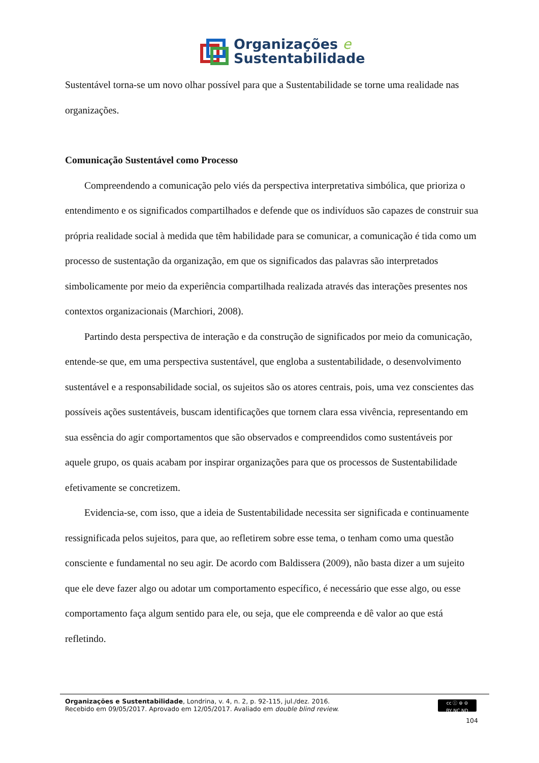Organizações e
Sustentabilidade
Sustentável torna-se um novo olhar possível para que a Sustentabilidade se torne uma realidade nas organizações.
Comunicação Sustentável como Processo
Compreendendo a comunicação pelo viés da perspectiva interpretativa simbólica, que prioriza o entendimento e os significados compartilhados e defende que os indivíduos são capazes de construir sua própria realidade social à medida que têm habilidade para se comunicar, a comunicação é tida como um processo de sustentação da organização, em que os significados das palavras são interpretados simbolicamente por meio da experiência compartilhada realizada através das interações presentes nos contextos organizacionais (Marchiori, 2008).
Partindo desta perspectiva de interação e da construção de significados por meio da comunicação, entende-se que, em uma perspectiva sustentável, que engloba a sustentabilidade, o desenvolvimento sustentável e a responsabilidade social, os sujeitos são os atores centrais, pois, uma vez conscientes das possíveis ações sustentáveis, buscam identificações que tornem clara essa vivência, representando em sua essência do agir comportamentos que são observados e compreendidos como sustentáveis por aquele grupo, os quais acabam por inspirar organizações para que os processos de Sustentabilidade efetivamente se concretizem.
Evidencia-se, com isso, que a ideia de Sustentabilidade necessita ser significada e continuamente ressignificada pelos sujeitos, para que, ao refletirem sobre esse tema, o tenham como uma questão consciente e fundamental no seu agir. De acordo com Baldissera (2009), não basta dizer a um sujeito que ele deve fazer algo ou adotar um comportamento específico, é necessário que esse algo, ou esse comportamento faça algum sentido para ele, ou seja, que ele compreenda e dê valor ao que está refletindo.
cc ⓘ ⊜ ⊝
BY NC ND
Organizações e Sustentabilidade, Londrina, v. 4, n. 2, p. 92-115, jul./dez. 2016.
Recebido em 09/05/2017. Aprovado em 12/05/2017. Avaliado em double blind review.
104